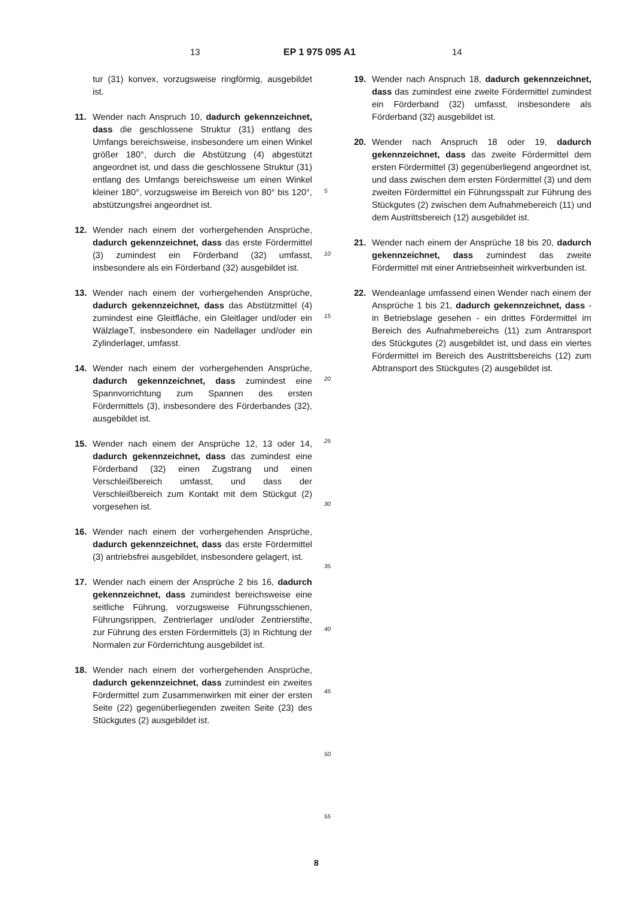13 EP 1 975 095 A1 14
tur (31) konvex, vorzugsweise ringförmig, ausgebildet ist.
11. Wender nach Anspruch 10, dadurch gekennzeichnet, dass die geschlossene Struktur (31) entlang des Umfangs bereichsweise, insbesondere um einen Winkel größer 180°, durch die Abstützung (4) abgestützt angeordnet ist, und dass die geschlossene Struktur (31) entlang des Umfangs bereichsweise um einen Winkel kleiner 180°, vorzugsweise im Bereich von 80° bis 120°, abstützungsfrei angeordnet ist.
12. Wender nach einem der vorhergehenden Ansprüche, dadurch gekennzeichnet, dass das erste Fördermittel (3) zumindest ein Förderband (32) umfasst, insbesondere als ein Förderband (32) ausgebildet ist.
13. Wender nach einem der vorhergehenden Ansprüche, dadurch gekennzeichnet, dass das Abstützmittel (4) zumindest eine Gleitfläche, ein Gleitlager und/oder ein WälzlageT, insbesondere ein Nadellager und/oder ein Zylinderlager, umfasst.
14. Wender nach einem der vorhergehenden Ansprüche, dadurch gekennzeichnet, dass zumindest eine Spannvorrichtung zum Spannen des ersten Fördermittels (3), insbesondere des Förderbandes (32), ausgebildet ist.
15. Wender nach einem der Ansprüche 12, 13 oder 14, dadurch gekennzeichnet, dass das zumindest eine Förderband (32) einen Zugstrang und einen Verschleißbereich umfasst, und dass der Verschleißbereich zum Kontakt mit dem Stückgut (2) vorgesehen ist.
16. Wender nach einem der vorhergehenden Ansprüche, dadurch gekennzeichnet, dass das erste Fördermittel (3) antriebsfrei ausgebildet, insbesondere gelagert, ist.
17. Wender nach einem der Ansprüche 2 bis 16, dadurch gekennzeichnet, dass zumindest bereichsweise eine seitliche Führung, vorzugsweise Führungsschienen, Führungsrippen, Zentrierlager und/oder Zentrierstifte, zur Führung des ersten Fördermittels (3) in Richtung der Normalen zur Förderrichtung ausgebildet ist.
18. Wender nach einem der vorhergehenden Ansprüche, dadurch gekennzeichnet, dass zumindest ein zweites Fördermittel zum Zusammenwirken mit einer der ersten Seite (22) gegenüberliegenden zweiten Seite (23) des Stückgutes (2) ausgebildet ist.
5
10
15
20
25
30
35
40
45
50
55
19. Wender nach Anspruch 18, dadurch gekennzeichnet, dass das zumindest eine zweite Fördermittel zumindest ein Förderband (32) umfasst, insbesondere als Förderband (32) ausgebildet ist.
20. Wender nach Anspruch 18 oder 19, dadurch gekennzeichnet, dass das zweite Fördermittel dem ersten Fördermittel (3) gegenüberliegend angeordnet ist, und dass zwischen dem ersten Fördermittel (3) und dem zweiten Fördermittel ein Führungsspalt zur Führung des Stückgutes (2) zwischen dem Aufnahmebereich (11) und dem Austrittsbereich (12) ausgebildet ist.
21. Wender nach einem der Ansprüche 18 bis 20, dadurch gekennzeichnet, dass zumindest das zweite Fördermittel mit einer Antriebseinheit wirkverbunden ist.
22. Wendeanlage umfassend einen Wender nach einem der Ansprüche 1 bis 21, dadurch gekennzeichnet, dass - in Betriebslage gesehen - ein drittes Fördermittel im Bereich des Aufnahmebereichs (11) zum Antransport des Stückgutes (2) ausgebildet ist, und dass ein viertes Fördermittel im Bereich des Austrittsbereichs (12) zum Abtransport des Stückgutes (2) ausgebildet ist.
8